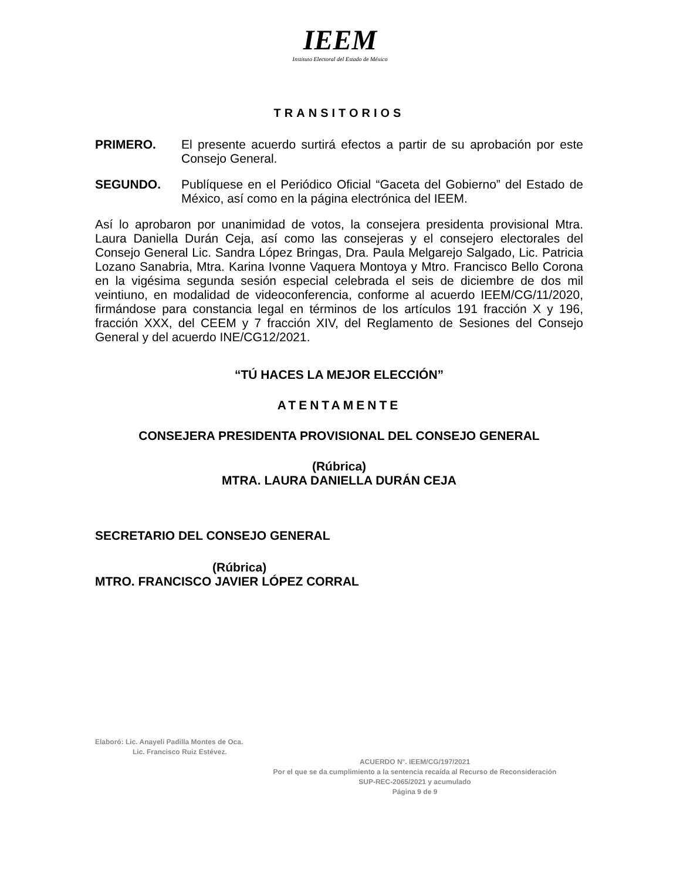IEEM
Instituto Electoral del Estado de México
TRANSITORIOS
PRIMERO. El presente acuerdo surtirá efectos a partir de su aprobación por este Consejo General.
SEGUNDO. Publíquese en el Periódico Oficial “Gaceta del Gobierno” del Estado de México, así como en la página electrónica del IEEM.
Así lo aprobaron por unanimidad de votos, la consejera presidenta provisional Mtra. Laura Daniella Durán Ceja, así como las consejeras y el consejero electorales del Consejo General Lic. Sandra López Bringas, Dra. Paula Melgarejo Salgado, Lic. Patricia Lozano Sanabria, Mtra. Karina Ivonne Vaquera Montoya y Mtro. Francisco Bello Corona en la vigésima segunda sesión especial celebrada el seis de diciembre de dos mil veintiuno, en modalidad de videoconferencia, conforme al acuerdo IEEM/CG/11/2020, firmándose para constancia legal en términos de los artículos 191 fracción X y 196, fracción XXX, del CEEM y 7 fracción XIV, del Reglamento de Sesiones del Consejo General y del acuerdo INE/CG12/2021.
“TÚ HACES LA MEJOR ELECCIÓN”
ATENTAMENTE
CONSEJERA PRESIDENTA PROVISIONAL DEL CONSEJO GENERAL
(Rúbrica)
MTRA. LAURA DANIELLA DURÁN CEJA
SECRETARIO DEL CONSEJO GENERAL
(Rúbrica)
MTRO. FRANCISCO JAVIER LÓPEZ CORRAL
Elaboró: Lic. Anayeli Padilla Montes de Oca.
Lic. Francisco Ruiz Estévez.
ACUERDO N°. IEEM/CG/197/2021
Por el que se da cumplimiento a la sentencia recaída al Recurso de Reconsideración
SUP-REC-2065/2021 y acumulado
Página 9 de 9